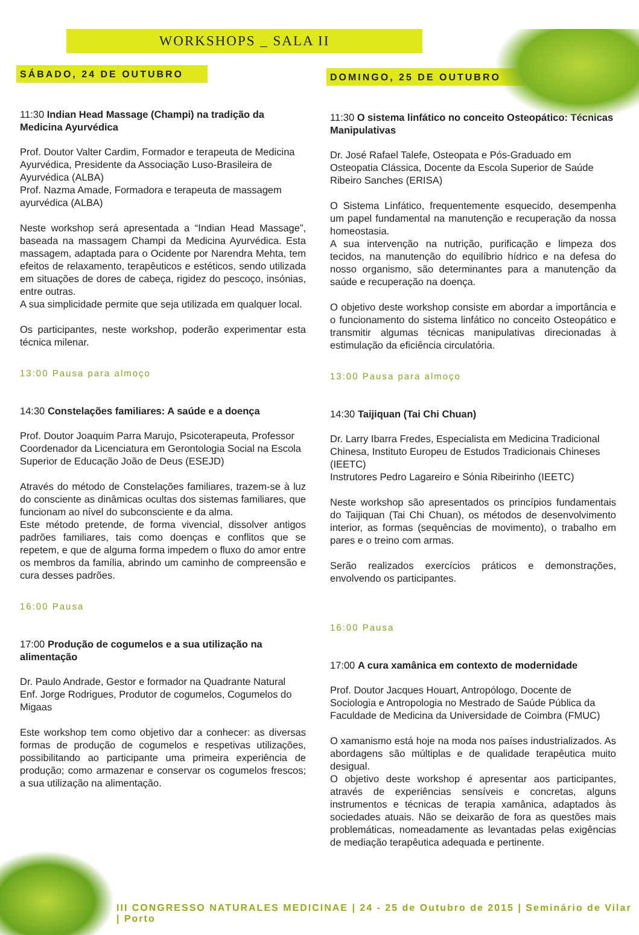WORKSHOPS _ SALA II
SÁBADO, 24 DE OUTUBRO
11:30 Indian Head Massage (Champi) na tradição da Medicina Ayurvédica
Prof. Doutor Valter Cardim, Formador e terapeuta de Medicina Ayurvédica, Presidente da Associação Luso-Brasileira de Ayurvédica (ALBA)
Prof. Nazma Amade, Formadora e terapeuta de massagem ayurvédica (ALBA)
Neste workshop será apresentada a “Indian Head Massage”, baseada na massagem Champi da Medicina Ayurvédica. Esta massagem, adaptada para o Ocidente por Narendra Mehta, tem efeitos de relaxamento, terapêuticos e estéticos, sendo utilizada em situações de dores de cabeça, rigidez do pescoço, insónias, entre outras.
A sua simplicidade permite que seja utilizada em qualquer local.
Os participantes, neste workshop, poderão experimentar esta técnica milenar.
13:00 Pausa para almoço
14:30 Constelações familiares: A saúde e a doença
Prof. Doutor Joaquim Parra Marujo, Psicoterapeuta, Professor Coordenador da Licenciatura em Gerontologia Social na Escola Superior de Educação João de Deus (ESEJD)
Através do método de Constelações familiares, trazem-se à luz do consciente as dinâmicas ocultas dos sistemas familiares, que funcionam ao nível do subconsciente e da alma.
Este método pretende, de forma vivencial, dissolver antigos padrões familiares, tais como doenças e conflitos que se repetem, e que de alguma forma impedem o fluxo do amor entre os membros da família, abrindo um caminho de compreensão e cura desses padrões.
16:00 Pausa
17:00 Produção de cogumelos e a sua utilização na alimentação
Dr. Paulo Andrade, Gestor e formador na Quadrante Natural
Enf. Jorge Rodrigues, Produtor de cogumelos, Cogumelos do Migaas
Este workshop tem como objetivo dar a conhecer: as diversas formas de produção de cogumelos e respetivas utilizações, possibilitando ao participante uma primeira experiência de produção; como armazenar e conservar os cogumelos frescos; a sua utilização na alimentação.
DOMINGO, 25 DE OUTUBRO
11:30 O sistema linfático no conceito Osteopático: Técnicas Manipulativas
Dr. José Rafael Talefe, Osteopata e Pós-Graduado em Osteopatia Clássica, Docente da Escola Superior de Saúde Ribeiro Sanches (ERISA)
O Sistema Linfático, frequentemente esquecido, desempenha um papel fundamental na manutenção e recuperação da nossa homeostasia.
A sua intervenção na nutrição, purificação e limpeza dos tecidos, na manutenção do equilíbrio hídrico e na defesa do nosso organismo, são determinantes para a manutenção da saúde e recuperação na doença.
O objetivo deste workshop consiste em abordar a importância e o funcionamento do sistema linfático no conceito Osteopático e transmitir algumas técnicas manipulativas direcionadas à estimulação da eficiência circulatória.
13:00 Pausa para almoço
14:30 Taijiquan (Tai Chi Chuan)
Dr. Larry Ibarra Fredes, Especialista em Medicina Tradicional Chinesa, Instituto Europeu de Estudos Tradicionais Chineses (IEETC)
Instrutores Pedro Lagareiro e Sónia Ribeirinho (IEETC)
Neste workshop são apresentados os princípios fundamentais do Taijiquan (Tai Chi Chuan), os métodos de desenvolvimento interior, as formas (sequências de movimento), o trabalho em pares e o treino com armas.
Serão realizados exercícios práticos e demonstrações, envolvendo os participantes.
16:00 Pausa
17:00 A cura xamânica em contexto de modernidade
Prof. Doutor Jacques Houart, Antropólogo, Docente de Sociologia e Antropologia no Mestrado de Saúde Pública da Faculdade de Medicina da Universidade de Coimbra (FMUC)
O xamanismo está hoje na moda nos países industrializados. As abordagens são múltiplas e de qualidade terapêutica muito desigual.
O objetivo deste workshop é apresentar aos participantes, através de experiências sensíveis e concretas, alguns instrumentos e técnicas de terapia xamânica, adaptados às sociedades atuais. Não se deixarão de fora as questões mais problemáticas, nomeadamente as levantadas pelas exigências de mediação terapêutica adequada e pertinente.
III CONGRESSO NATURALES MEDICINAE | 24 - 25 de Outubro de 2015 | Seminário de Vilar | Porto